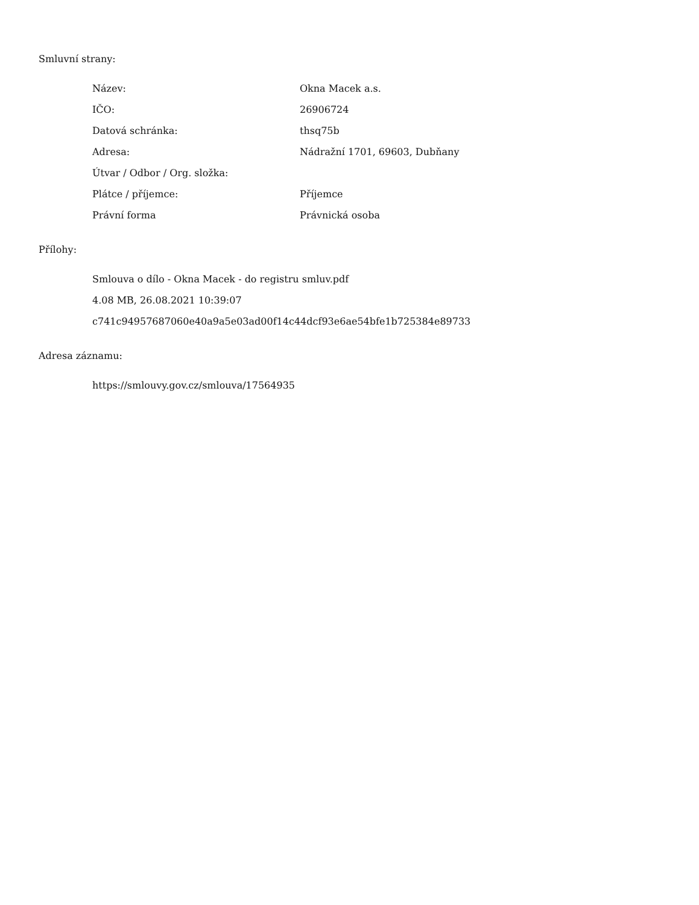Smluvní strany:
| Název: | Okna Macek a.s. |
| IČO: | 26906724 |
| Datová schránka: | thsq75b |
| Adresa: | Nádražní 1701, 69603, Dubňany |
| Útvar / Odbor / Org. složka: | |
| Plátce / příjemce: | Příjemce |
| Právní forma | Právnická osoba |
Přílohy:
Smlouva o dílo - Okna Macek - do registru smluv.pdf
4.08 MB, 26.08.2021 10:39:07
c741c94957687060e40a9a5e03ad00f14c44dcf93e6ae54bfe1b725384e89733
Adresa záznamu:
https://smlouvy.gov.cz/smlouva/17564935